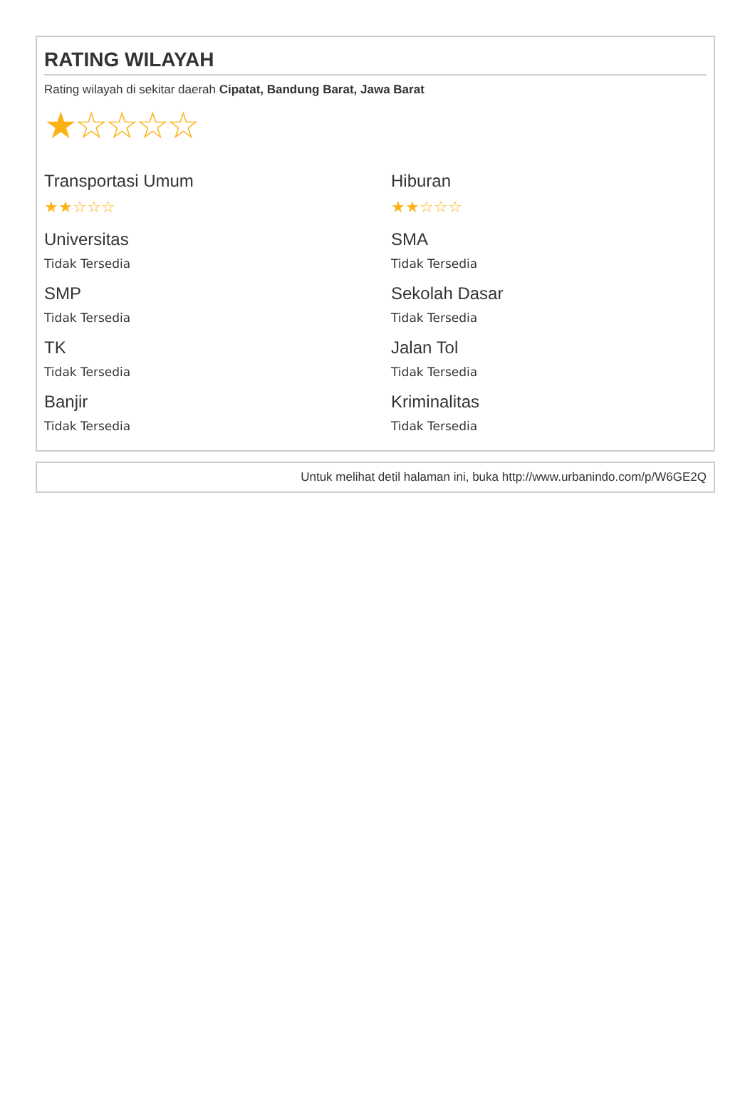RATING WILAYAH
Rating wilayah di sekitar daerah Cipatat, Bandung Barat, Jawa Barat
★☆☆☆☆
Transportasi Umum
★★☆☆☆
Hiburan
★★☆☆☆
Universitas
Tidak Tersedia
SMA
Tidak Tersedia
SMP
Tidak Tersedia
Sekolah Dasar
Tidak Tersedia
TK
Tidak Tersedia
Jalan Tol
Tidak Tersedia
Banjir
Tidak Tersedia
Kriminalitas
Tidak Tersedia
Untuk melihat detil halaman ini, buka http://www.urbanindo.com/p/W6GE2Q